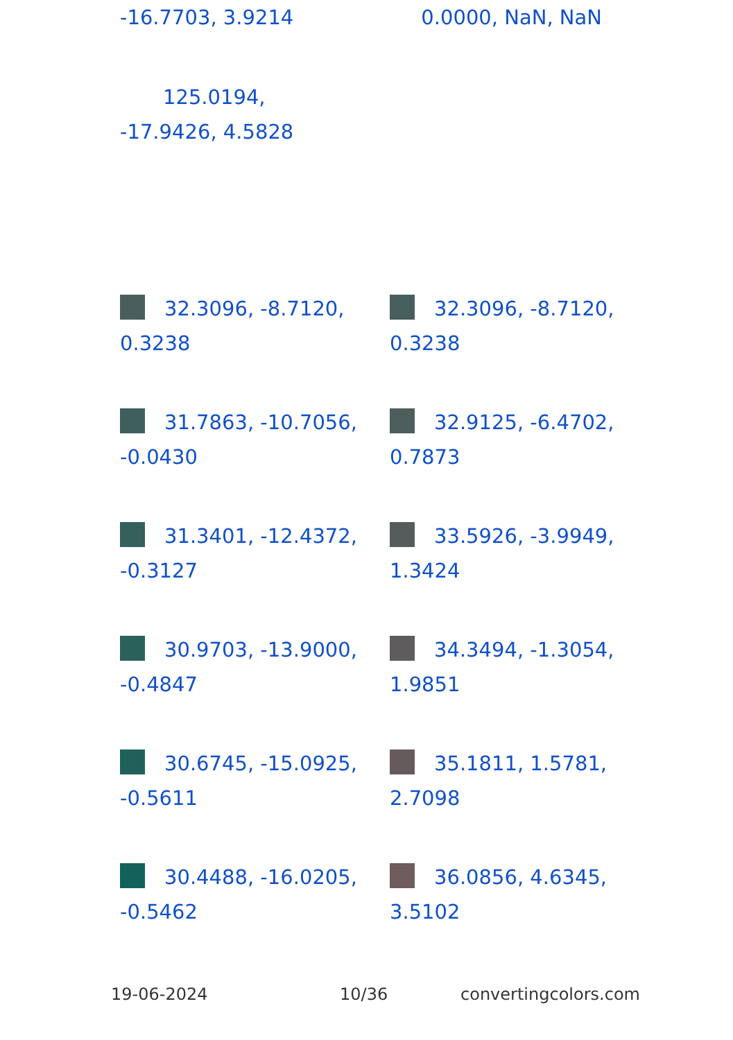-16.7703, 3.9214 0.0000, NaN, NaN
125.0194,
-17.9426, 4.5828
32.3096, -8.7120, 0.3238
32.3096, -8.7120, 0.3238
31.7863, -10.7056, -0.0430
32.9125, -6.4702, 0.7873
31.3401, -12.4372, -0.3127
33.5926, -3.9949, 1.3424
30.9703, -13.9000, -0.4847
34.3494, -1.3054, 1.9851
30.6745, -15.0925, -0.5611
35.1811, 1.5781, 2.7098
30.4488, -16.0205, -0.5462
36.0856, 4.6345, 3.5102
19-06-2024 10/36 convertingcolors.com